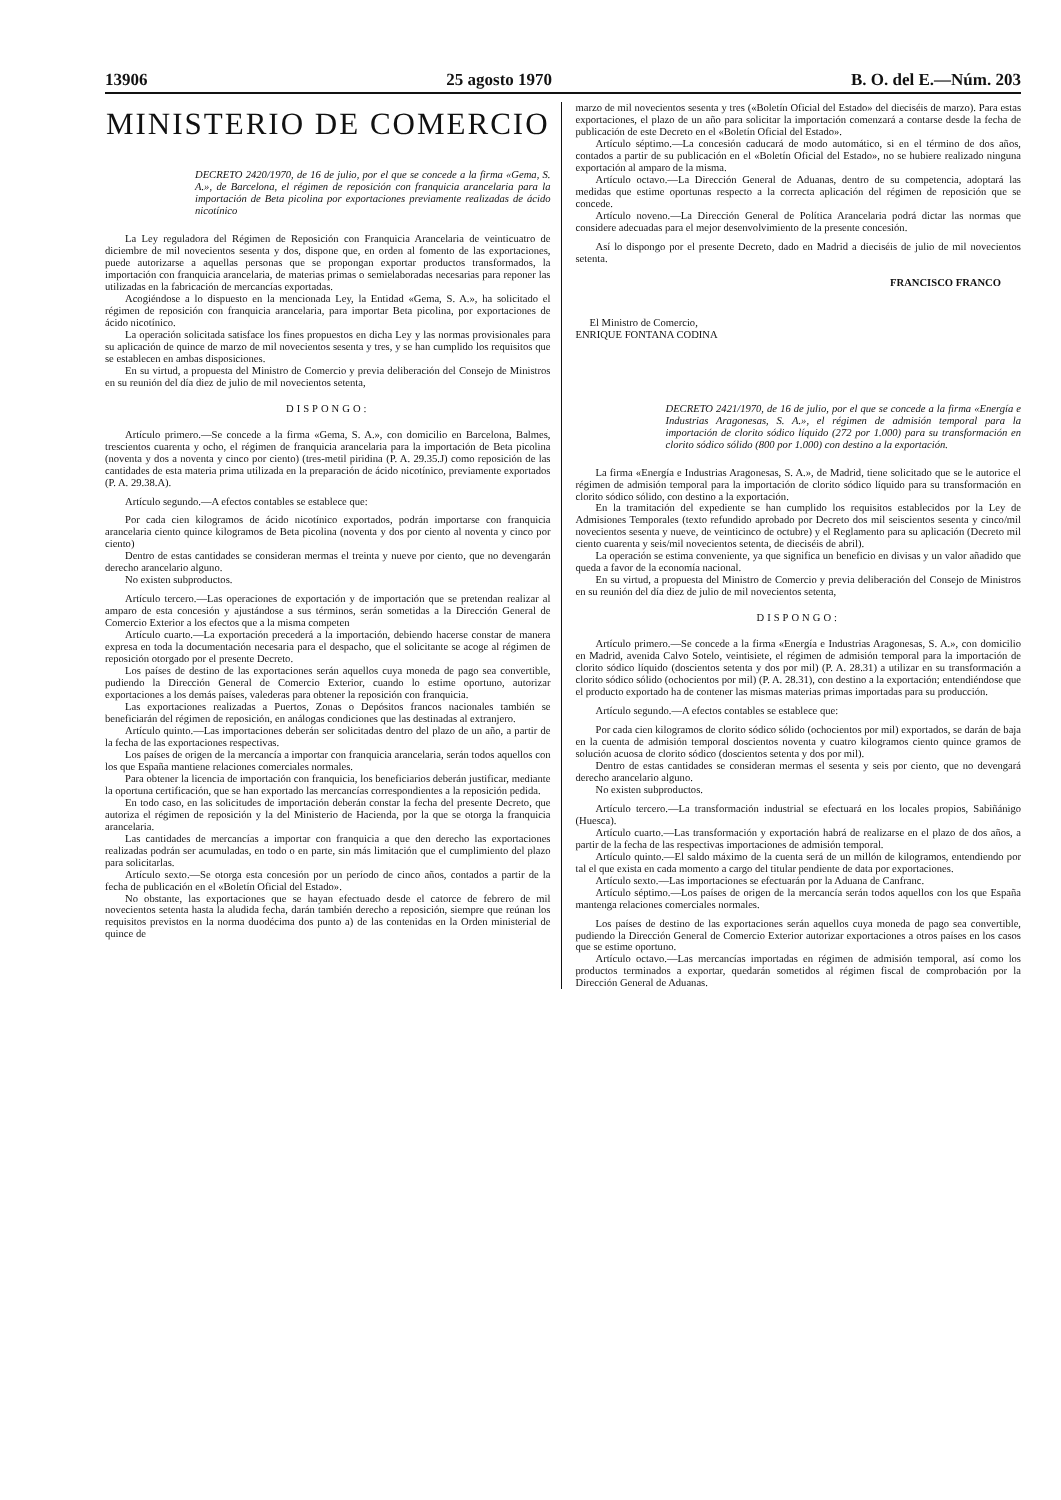13906 25 agosto 1970 B. O. del E.—Núm. 203
MINISTERIO DE COMERCIO
DECRETO 2420/1970, de 16 de julio, por el que se concede a la firma «Gema, S. A.», de Barcelona, el régimen de reposición con franquicia arancelaria para la importación de Beta picolina por exportaciones previamente realizadas de ácido nicotínico
La Ley reguladora del Régimen de Reposición con Franquicia Arancelaria de veinticuatro de diciembre de mil novecientos sesenta y dos, dispone que, en orden al fomento de las exportaciones, puede autorizarse a aquellas personas que se propongan exportar productos transformados, la importación con franquicia arancelaria, de materias primas o semielaboradas necesarias para reponer las utilizadas en la fabricación de mercancías exportadas.
Acogiéndose a lo dispuesto en la mencionada Ley, la Entidad «Gema, S. A.», ha solicitado el régimen de reposición con franquicia arancelaria, para importar Beta picolina, por exportaciones de ácido nicotínico.
La operación solicitada satisface los fines propuestos en dicha Ley y las normas provisionales para su aplicación de quince de marzo de mil novecientos sesenta y tres, y se han cumplido los requisitos que se establecen en ambas disposiciones.
En su virtud, a propuesta del Ministro de Comercio y previa deliberación del Consejo de Ministros en su reunión del día diez de julio de mil novecientos setenta,
DISPONGO:
Artículo primero.—Se concede a la firma «Gema, S. A.», con domicilio en Barcelona, Balmes, trescientos cuarenta y ocho, el régimen de franquicia arancelaria para la importación de Beta picolina (noventa y dos a noventa y cinco por ciento) (tres-metil piridina (P. A. 29.35.J) como reposición de las cantidades de esta materia prima utilizada en la preparación de ácido nicotínico, previamente exportados (P. A. 29.38.A).
Artículo segundo.—A efectos contables se establece que:
Por cada cien kilogramos de ácido nicotínico exportados, podrán importarse con franquicia arancelaria ciento quince kilogramos de Beta picolina (noventa y dos por ciento al noventa y cinco por ciento)
Dentro de estas cantidades se consideran mermas el treinta y nueve por ciento, que no devengarán derecho arancelario alguno.
No existen subproductos.
Artículo tercero.—Las operaciones de exportación y de importación que se pretendan realizar al amparo de esta concesión y ajustándose a sus términos, serán sometidas a la Dirección General de Comercio Exterior a los efectos que a la misma competen
Artículo cuarto.—La exportación precederá a la importación, debiendo hacerse constar de manera expresa en toda la documentación necesaria para el despacho, que el solicitante se acoge al régimen de reposición otorgado por el presente Decreto.
Los países de destino de las exportaciones serán aquellos cuya moneda de pago sea convertible, pudiendo la Dirección General de Comercio Exterior, cuando lo estime oportuno, autorizar exportaciones a los demás países, valederas para obtener la reposición con franquicia.
Las exportaciones realizadas a Puertos, Zonas o Depósitos francos nacionales también se beneficiarán del régimen de reposición, en análogas condiciones que las destinadas al extranjero.
Artículo quinto.—Las importaciones deberán ser solicitadas dentro del plazo de un año, a partir de la fecha de las exportaciones respectivas.
Los países de origen de la mercancía a importar con franquicia arancelaria, serán todos aquellos con los que España mantiene relaciones comerciales normales.
Para obtener la licencia de importación con franquicia, los beneficiarios deberán justificar, mediante la oportuna certificación, que se han exportado las mercancías correspondientes a la reposición pedida.
En todo caso, en las solicitudes de importación deberán constar la fecha del presente Decreto, que autoriza el régimen de reposición y la del Ministerio de Hacienda, por la que se otorga la franquicia arancelaria.
Las cantidades de mercancías a importar con franquicia a que den derecho las exportaciones realizadas podrán ser acumuladas, en todo o en parte, sin más limitación que el cumplimiento del plazo para solicitarlas.
Artículo sexto.—Se otorga esta concesión por un período de cinco años, contados a partir de la fecha de publicación en el «Boletín Oficial del Estado».
No obstante, las exportaciones que se hayan efectuado desde el catorce de febrero de mil novecientos setenta hasta la aludida fecha, darán también derecho a reposición, siempre que reúnan los requisitos previstos en la norma duodécima dos punto a) de las contenidas en la Orden ministerial de quince de
marzo de mil novecientos sesenta y tres («Boletín Oficial del Estado» del dieciséis de marzo). Para estas exportaciones, el plazo de un año para solicitar la importación comenzará a contarse desde la fecha de publicación de este Decreto en el «Boletín Oficial del Estado».
Artículo séptimo.—La concesión caducará de modo automático, si en el término de dos años, contados a partir de su publicación en el «Boletín Oficial del Estado», no se hubiere realizado ninguna exportación al amparo de la misma.
Artículo octavo.—La Dirección General de Aduanas, dentro de su competencia, adoptará las medidas que estime oportunas respecto a la correcta aplicación del régimen de reposición que se concede.
Artículo noveno.—La Dirección General de Política Arancelaria podrá dictar las normas que considere adecuadas para el mejor desenvolvimiento de la presente concesión.
Así lo dispongo por el presente Decreto, dado en Madrid a dieciséis de julio de mil novecientos setenta.
FRANCISCO FRANCO
El Ministro de Comercio,
ENRIQUE FONTANA CODINA
DECRETO 2421/1970, de 16 de julio, por el que se concede a la firma «Energía e Industrias Aragonesas, S. A.», el régimen de admisión temporal para la importación de clorito sódico líquido (272 por 1.000) para su transformación en clorito sódico sólido (800 por 1.000) con destino a la exportación.
La firma «Energía e Industrias Aragonesas, S. A.», de Madrid, tiene solicitado que se le autorice el régimen de admisión temporal para la importación de clorito sódico líquido para su transformación en clorito sódico sólido, con destino a la exportación.
En la tramitación del expediente se han cumplido los requisitos establecidos por la Ley de Admisiones Temporales (texto refundido aprobado por Decreto dos mil seiscientos sesenta y cinco/mil novecientos sesenta y nueve, de veinticinco de octubre) y el Reglamento para su aplicación (Decreto mil ciento cuarenta y seis/mil novecientos setenta, de dieciséis de abril).
La operación se estima conveniente, ya que significa un beneficio en divisas y un valor añadido que queda a favor de la economía nacional.
En su virtud, a propuesta del Ministro de Comercio y previa deliberación del Consejo de Ministros en su reunión del día diez de julio de mil novecientos setenta,
DISPONGO:
Artículo primero.—Se concede a la firma «Energía e Industrias Aragonesas, S. A.», con domicilio en Madrid, avenida Calvo Sotelo, veintisiete, el régimen de admisión temporal para la importación de clorito sódico líquido (doscientos setenta y dos por mil) (P. A. 28.31) a utilizar en su transformación a clorito sódico sólido (ochocientos por mil) (P. A. 28.31), con destino a la exportación; entendiéndose que el producto exportado ha de contener las mismas materias primas importadas para su producción.
Artículo segundo.—A efectos contables se establece que:
Por cada cien kilogramos de clorito sódico sólido (ochocientos por mil) exportados, se darán de baja en la cuenta de admisión temporal doscientos noventa y cuatro kilogramos ciento quince gramos de solución acuosa de clorito sódico (doscientos setenta y dos por mil).
Dentro de estas cantidades se consideran mermas el sesenta y seis por ciento, que no devengará derecho arancelario alguno.
No existen subproductos.
Artículo tercero.—La transformación industrial se efectuará en los locales propios, Sabiñánigo (Huesca).
Artículo cuarto.—Las transformación y exportación habrá de realizarse en el plazo de dos años, a partir de la fecha de las respectivas importaciones de admisión temporal.
Artículo quinto.—El saldo máximo de la cuenta será de un millón de kilogramos, entendiendo por tal el que exista en cada momento a cargo del titular pendiente de data por exportaciones.
Artículo sexto.—Las importaciones se efectuarán por la Aduana de Canfranc.
Artículo séptimo.—Los países de origen de la mercancía serán todos aquellos con los que España mantenga relaciones comerciales normales.
Los países de destino de las exportaciones serán aquellos cuya moneda de pago sea convertible, pudiendo la Dirección General de Comercio Exterior autorizar exportaciones a otros países en los casos que se estime oportuno.
Artículo octavo.—Las mercancías importadas en régimen de admisión temporal, así como los productos terminados a exportar, quedarán sometidos al régimen fiscal de comprobación por la Dirección General de Aduanas.